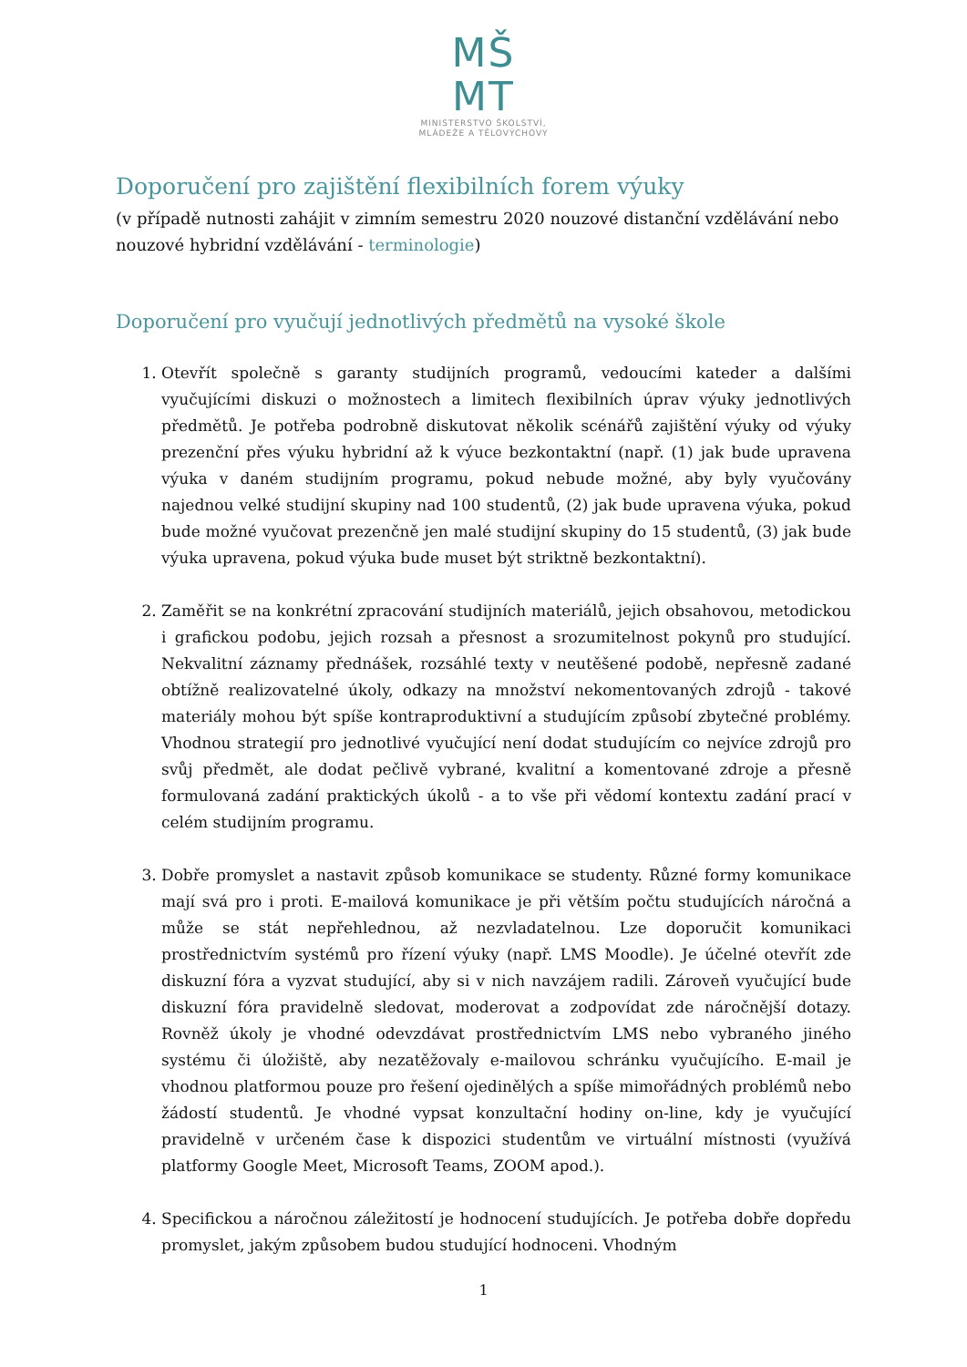MŠ
MT
MINISTERSTVO ŠKOLSTVÍ,
MLÁDEŽE A TĚLOVÝCHOVY
Doporučení pro zajištění flexibilních forem výuky
(v případě nutnosti zahájit v zimním semestru 2020 nouzové distanční vzdělávání nebo nouzové hybridní vzdělávání - terminologie)
Doporučení pro vyučují jednotlivých předmětů na vysoké škole
1. Otevřít společně s garanty studijních programů, vedoucími kateder a dalšími vyučujícími diskuzi o možnostech a limitech flexibilních úprav výuky jednotlivých předmětů. Je potřeba podrobně diskutovat několik scénářů zajištění výuky od výuky prezenční přes výuku hybridní až k výuce bezkontaktní (např. (1) jak bude upravena výuka v daném studijním programu, pokud nebude možné, aby byly vyučovány najednou velké studijní skupiny nad 100 studentů, (2) jak bude upravena výuka, pokud bude možné vyučovat prezenčně jen malé studijní skupiny do 15 studentů, (3) jak bude výuka upravena, pokud výuka bude muset být striktně bezkontaktní).
2. Zaměřit se na konkrétní zpracování studijních materiálů, jejich obsahovou, metodickou i grafickou podobu, jejich rozsah a přesnost a srozumitelnost pokynů pro studující. Nekvalitní záznamy přednášek, rozsáhlé texty v neutěšené podobě, nepřesně zadané obtížně realizovatelné úkoly, odkazy na množství nekomentovaných zdrojů - takové materiály mohou být spíše kontraproduktivní a studujícím způsobí zbytečné problémy. Vhodnou strategií pro jednotlivé vyučující není dodat studujícím co nejvíce zdrojů pro svůj předmět, ale dodat pečlivě vybrané, kvalitní a komentované zdroje a přesně formulovaná zadání praktických úkolů - a to vše při vědomí kontextu zadání prací v celém studijním programu.
3. Dobře promyslet a nastavit způsob komunikace se studenty. Různé formy komunikace mají svá pro i proti. E-mailová komunikace je při větším počtu studujících náročná a může se stát nepřehlednou, až nezvladatelnou. Lze doporučit komunikaci prostřednictvím systémů pro řízení výuky (např. LMS Moodle). Je účelné otevřít zde diskuzní fóra a vyzvat studující, aby si v nich navzájem radili. Zároveň vyučující bude diskuzní fóra pravidelně sledovat, moderovat a zodpovídat zde náročnější dotazy. Rovněž úkoly je vhodné odevzdávat prostřednictvím LMS nebo vybraného jiného systému či úložiště, aby nezatěžovaly e-mailovou schránku vyučujícího. E-mail je vhodnou platformou pouze pro řešení ojedinělých a spíše mimořádných problémů nebo žádostí studentů. Je vhodné vypsat konzultační hodiny on-line, kdy je vyučující pravidelně v určeném čase k dispozici studentům ve virtuální místnosti (využívá platformy Google Meet, Microsoft Teams, ZOOM apod.).
4. Specifickou a náročnou záležitostí je hodnocení studujících. Je potřeba dobře dopředu promyslet, jakým způsobem budou studující hodnoceni. Vhodným
1